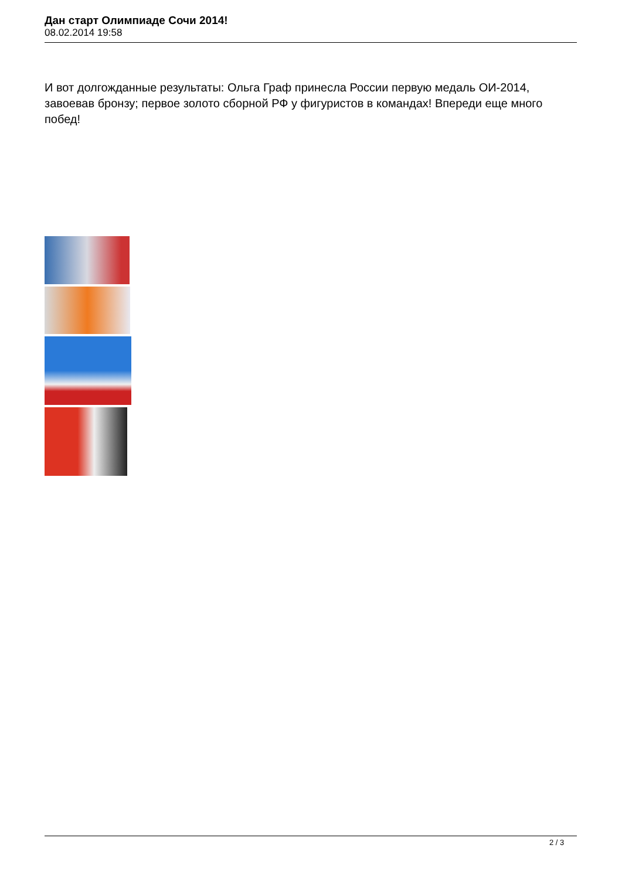Дан старт Олимпиаде Сочи 2014!
08.02.2014 19:58
И вот долгожданные результаты: Ольга Граф принесла России первую медаль ОИ-2014, завоевав бронзу; первое золото сборной РФ у фигуристов в командах! Впереди еще много побед!
2 / 3